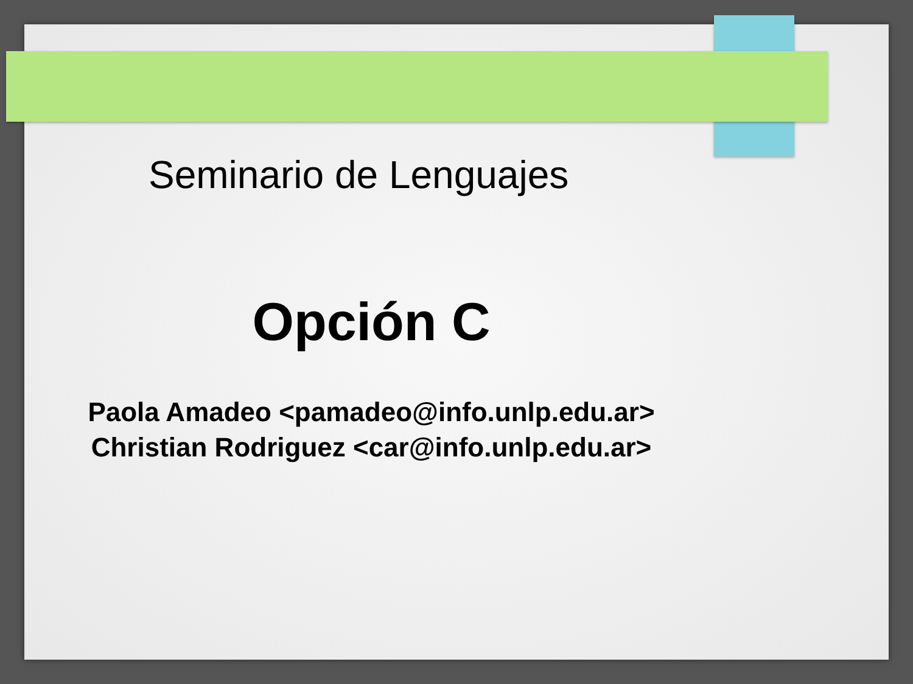Seminario de Lenguajes
Opción C
Paola Amadeo <pamadeo@info.unlp.edu.ar>
Christian Rodriguez <car@info.unlp.edu.ar>